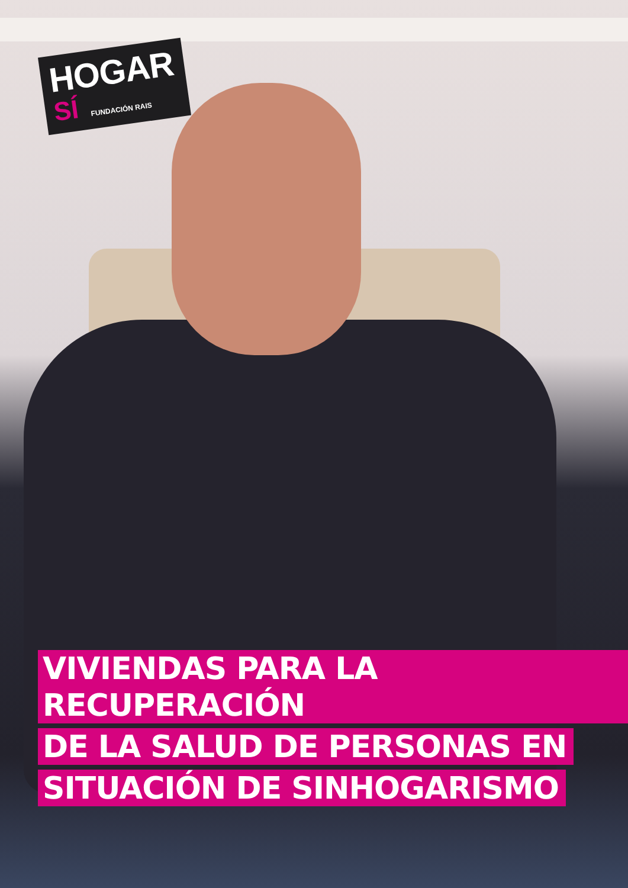HOGAR
SÍ FUNDACIÓN RAIS
VIVIENDAS PARA LA RECUPERACIÓN
DE LA SALUD DE PERSONAS EN
SITUACIÓN DE SINHOGARISMO